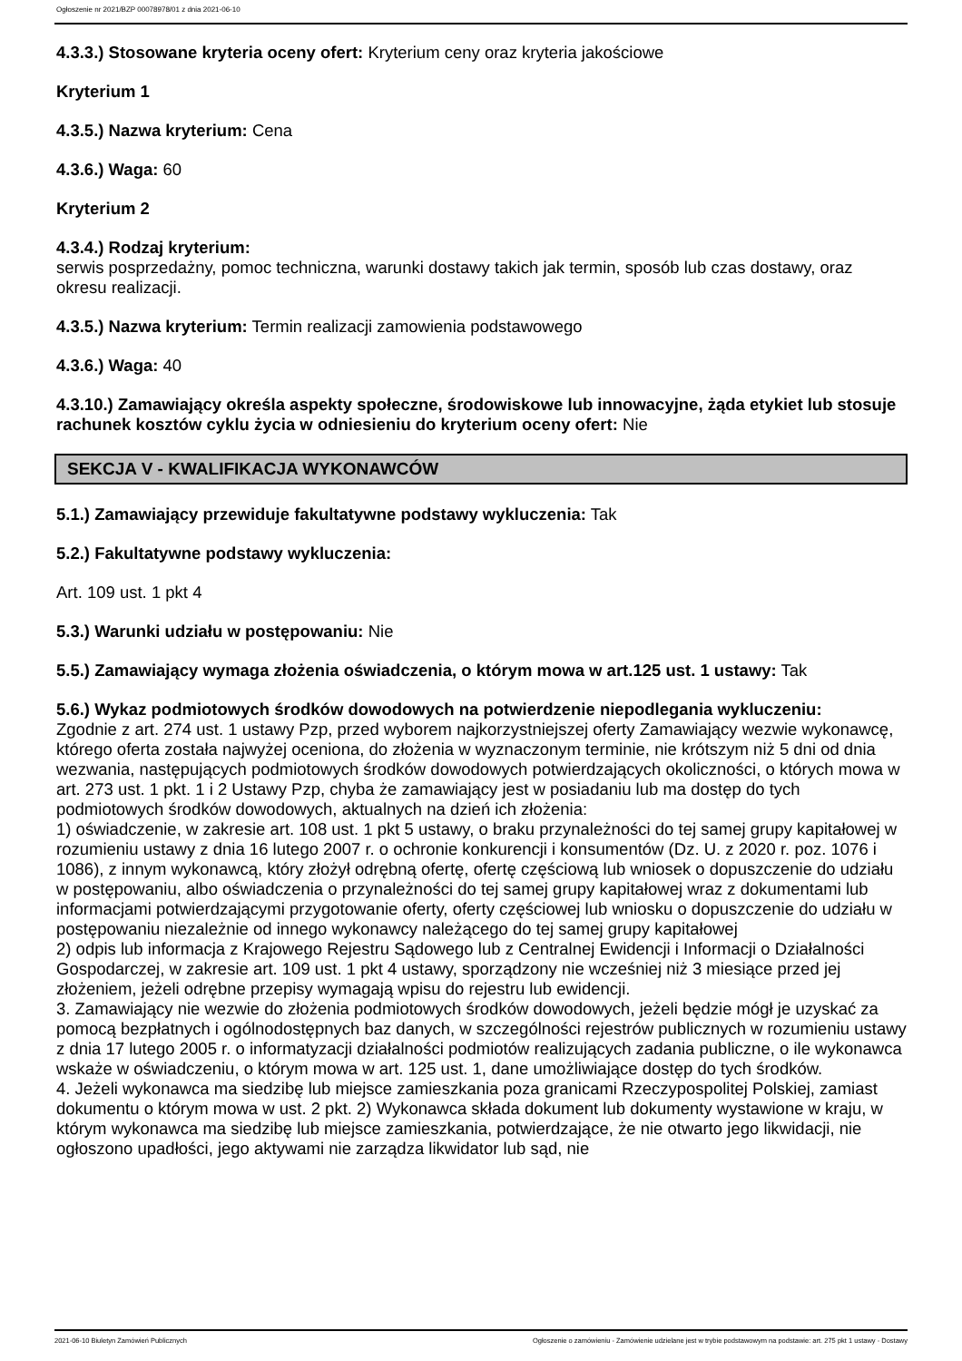Ogłoszenie nr 2021/BZP 00078978/01 z dnia 2021-06-10
4.3.3.) Stosowane kryteria oceny ofert: Kryterium ceny oraz kryteria jakościowe
Kryterium 1
4.3.5.) Nazwa kryterium: Cena
4.3.6.) Waga: 60
Kryterium 2
4.3.4.) Rodzaj kryterium:
serwis posprzedażny, pomoc techniczna, warunki dostawy takich jak termin, sposób lub czas dostawy, oraz okresu realizacji.
4.3.5.) Nazwa kryterium: Termin realizacji zamowienia podstawowego
4.3.6.) Waga: 40
4.3.10.) Zamawiający określa aspekty społeczne, środowiskowe lub innowacyjne, żąda etykiet lub stosuje rachunek kosztów cyklu życia w odniesieniu do kryterium oceny ofert: Nie
SEKCJA V - KWALIFIKACJA WYKONAWCÓW
5.1.) Zamawiający przewiduje fakultatywne podstawy wykluczenia: Tak
5.2.) Fakultatywne podstawy wykluczenia:
Art. 109 ust. 1 pkt 4
5.3.) Warunki udziału w postępowaniu: Nie
5.5.) Zamawiający wymaga złożenia oświadczenia, o którym mowa w art.125 ust. 1 ustawy: Tak
5.6.) Wykaz podmiotowych środków dowodowych na potwierdzenie niepodlegania wykluczeniu:
Zgodnie z art. 274 ust. 1 ustawy Pzp, przed wyborem najkorzystniejszej oferty Zamawiający wezwie wykonawcę, którego oferta została najwyżej oceniona, do złożenia w wyznaczonym terminie, nie krótszym niż 5 dni od dnia wezwania, następujących podmiotowych środków dowodowych potwierdzających okoliczności, o których mowa w art. 273 ust. 1 pkt. 1 i 2 Ustawy Pzp, chyba że zamawiający jest w posiadaniu lub ma dostęp do tych podmiotowych środków dowodowych, aktualnych na dzień ich złożenia:
1) oświadczenie, w zakresie art. 108 ust. 1 pkt 5 ustawy, o braku przynależności do tej samej grupy kapitałowej w rozumieniu ustawy z dnia 16 lutego 2007 r. o ochronie konkurencji i konsumentów (Dz. U. z 2020 r. poz. 1076 i 1086), z innym wykonawcą, który złożył odrębną ofertę, ofertę częściową lub wniosek o dopuszczenie do udziału w postępowaniu, albo oświadczenia o przynależności do tej samej grupy kapitałowej wraz z dokumentami lub informacjami potwierdzającymi przygotowanie oferty, oferty częściowej lub wniosku o dopuszczenie do udziału w postępowaniu niezależnie od innego wykonawcy należącego do tej samej grupy kapitałowej
2) odpis lub informacja z Krajowego Rejestru Sądowego lub z Centralnej Ewidencji i Informacji o Działalności Gospodarczej, w zakresie art. 109 ust. 1 pkt 4 ustawy, sporządzony nie wcześniej niż 3 miesiące przed jej złożeniem, jeżeli odrębne przepisy wymagają wpisu do rejestru lub ewidencji.
3. Zamawiający nie wezwie do złożenia podmiotowych środków dowodowych, jeżeli będzie mógł je uzyskać za pomocą bezpłatnych i ogólnodostępnych baz danych, w szczególności rejestrów publicznych w rozumieniu ustawy z dnia 17 lutego 2005 r. o informatyzacji działalności podmiotów realizujących zadania publiczne, o ile wykonawca wskaże w oświadczeniu, o którym mowa w art. 125 ust. 1, dane umożliwiające dostęp do tych środków.
4. Jeżeli wykonawca ma siedzibę lub miejsce zamieszkania poza granicami Rzeczypospolitej Polskiej, zamiast dokumentu o którym mowa w ust. 2 pkt. 2) Wykonawca składa dokument lub dokumenty wystawione w kraju, w którym wykonawca ma siedzibę lub miejsce zamieszkania, potwierdzające, że nie otwarto jego likwidacji, nie ogłoszono upadłości, jego aktywami nie zarządza likwidator lub sąd, nie
2021-06-10 Biuletyn Zamówień Publicznych Ogłoszenie o zamówieniu - Zamówienie udzielane jest w trybie podstawowym na podstawie: art. 275 pkt 1 ustawy - Dostawy